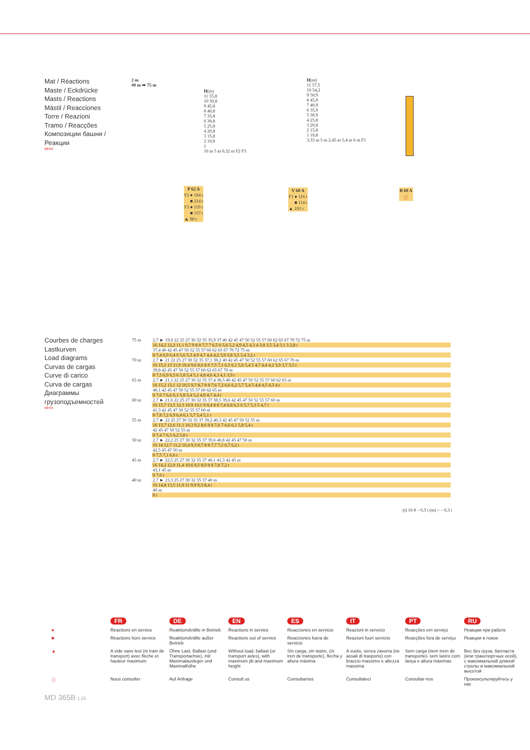Mat / Réactions
Maste / Eckdrücke
Masts / Reactions
Mástil / Reacciones
Torre / Reazioni
Tramo / Reacções
Композиции башни / Реакции
MHXI
2 m
40 m ➡ 75 m
H(m)
11 55,8
10 50,8
9 45,8
8 40,8
7 35,8
6 30,8
5 25,8
4 20,8
3 15,8
2 10,8
1
10 m 5 m 0,32 m F2 F3
H(m)
11 57,5
10 54,2
9 50,9
8 45,9
7 40,9
6 35,9
5 30,9
4 25,8
3 20,8
2 15,8
1 10,8
3,33 m 5 m 2,45 m 5,4 m 6 m F1
| P 62 A | |
| --- | --- |
| F2 | ● 184 t |
| | ■ 214 t |
| F3 | ● 119 t |
| | ■ 157 t |
| ▲ | 90 t |
| V 60 A | |
| --- | --- |
| F1 | ● 116 t |
| | ■ 114 t |
| ▲ | 101 t |
| B 60 A |
| --- |
| ⓘ |
Courbes de charges
Lastkurven
Load diagrams
Curvas de cargas
Curve di carico
Curva de cargas
Диаграммы грузоподъемностей
MHXI
| 75 m | 2,7 ► 19,9 22 25 27 30 32 35 35,9 37 40 42 45 47 50 52 55 57 60 62 65 67 70 72 75 m |
| | 16 14,2 12,2 11,1 9,7 9 8 8 7,7 7 6,5 6 5,6 5,2 4,9 4,5 4,3 4 3,8 3,5 3,4 3,1 3 2,8 t |
| | 37,4 40 42 45 47 50 52 55 57 60 62 65 67 70 72 75 m |
| | 8 7,4 6,9 6,4 6 5,6 5,3 4,9 4,7 4,4 4,2 3,9 3,8 3,5 3,4 3,2 t |
| 70 m | 2,7 ► 21 22 25 27 30 32 35 37,1 38,2 40 42 45 47 50 52 55 57 60 62 65 67 70 m |
| | 16 15,2 13 11,9 10,4 9,6 8,6 8 8 7,5 7,1 6,5 6,1 5,6 5,4 5 4,7 4,4 4,2 3,9 3,7 3,5 t |
| | 39,8 42 45 47 50 52 55 57 60 62 65 67 70 m |
| | 8 7,5 6,9 6,5 6 5,8 5,4 5,1 4,8 4,6 4,3 4,1 3,9 t |
| 65 m | 2,7 ► 21,1 22 25 27 30 32 35 37,4 38,5 40 42 45 47 50 52 55 57 60 62 65 m |
| | 16 15,2 13,1 12 10,5 9,7 8,7 8 8 7,6 7,2 6,6 6,2 5,7 5,4 5 4,8 4,5 4,3 4 t |
| | 40,1 42 45 47 50 52 55 57 60 62 65 m |
| | 8 7,6 7 6,6 6,1 5,8 5,4 5,2 4,9 4,7 4,4 t |
| 60 m | 2,7 ► 21,6 22 25 27 30 32 35 37 38,5 39,6 42 45 47 50 52 55 57 60 m |
| | 16 15,7 13,5 12,3 10,9 10,1 9 8,4 8 8 7,4 6,8 6,5 6 5,7 5,3 5 4,7 t |
| | 41,3 42 45 47 50 52 55 57 60 m |
| | 8 7,8 7,2 6,9 6,4 6,1 5,7 5,4 5,1 t |
| 55 m | 2,7 ► 22 25 27 30 32 35 37 39,2 40,3 42 45 47 50 52 55 m |
| | 16 13,7 12,6 11,1 10,3 9,2 8,6 8 8 7,6 7 6,6 6,1 5,8 5,4 t |
| | 42 45 47 50 52 55 m |
| | 8 7,4 7 6,5 6,2 5,8 t |
| 50 m | 2,7 ► 22,2 25 27 30 32 35 37 39,6 40,8 42 45 47 50 m |
| | 16 14 12,7 11,2 10,4 9,3 8,7 8 8 7,7 7,1 6,7 6,2 t |
| | 42,5 45 47 50 m |
| | 8 7,5 7,1 6,6 t |
| 45 m | 2,7 ► 22,5 25 27 30 32 35 37 40,1 41,3 42 45 m |
| | 16 14,2 12,9 11,4 10,6 9,5 8,9 8 8 7,8 7,2 t |
| | 43,1 45 m |
| | 8 7,6 t |
| 40 m | 2,7 ► 23,3 25 27 30 32 35 37 40 m |
| | 16 14,8 13,5 11,9 11 9,9 9,3 8,4 t |
| | 40 m |
| | 8 t |
(t) 16 8 – 0,3 t (m) = – 0,3 t
| | FR | DE | EN | ES | IT | PT | RU |
| ● | Réactions en service | Reaktionskräfte in Betrieb | Reactions in service | Reacciones en servicio | Reazioni in servizio | Reacções em serviço | Реакции при работе |
| ■ | Réactions hors service | Reaktionskräfte außer Betrieb | Reactions out of service | Reacciones fuera de servicio | Reazioni fuori servizio | Reacções fora de serviço | Реакции в покое |
| ▲ | A vide sans lest (ni train de transport) avec flèche et hauteur maximum | Ohne Last, Ballast (und Transportachse), mit Maximalausleger und Maximalhöhe | Without load, ballast (or transport axles), with maximum jib and maximum height | Sin carga, sin lastre, (ni tren de transporte), flecha y altura máxima | A vuoto, senza zavorra (ne assali di trasporto) con braccio massimo e altezza massima | Sem carga (nem trem de transporte)- sem lastro com lança e altura máximas | Вес без груза, балласта (или транспортных осей), с максимальной длиной стрелы и максимальной высотой |
| ⓘ | Nous consulter | Auf Anfrage | Consult us | Consultarnos | Consultateci | Consultar-nos | Проконсультируйтесь у нас |
MD 365B L16